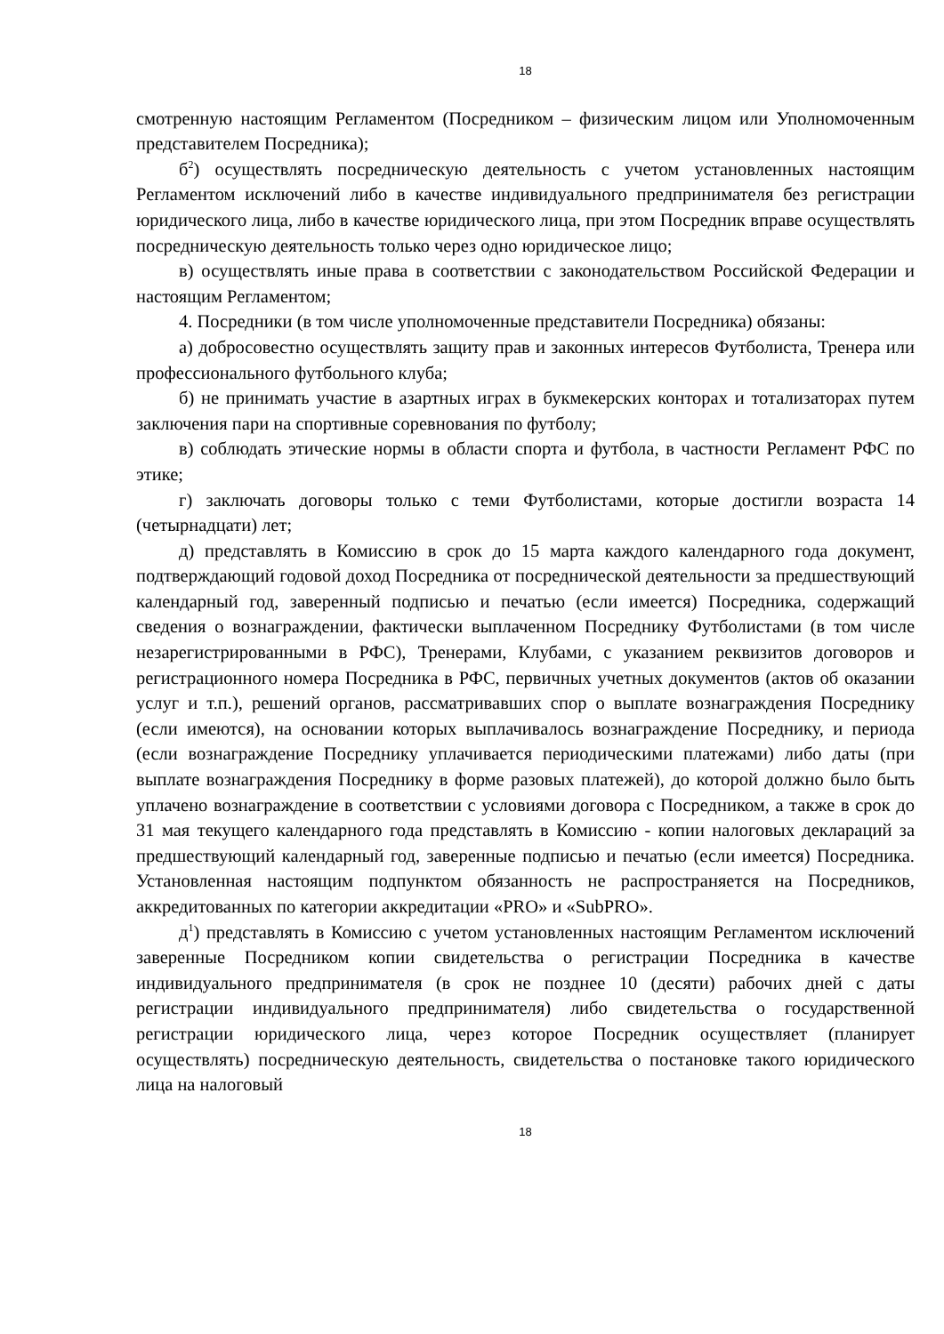18
смотренную настоящим Регламентом (Посредником – физическим лицом или Уполномоченным представителем Посредника);
б<sup>2</sup>) осуществлять посредническую деятельность с учетом установленных настоящим Регламентом исключений либо в качестве индивидуального предпринимателя без регистрации юридического лица, либо в качестве юридического лица, при этом Посредник вправе осуществлять посредническую деятельность только через одно юридическое лицо;
в) осуществлять иные права в соответствии с законодательством Российской Федерации и настоящим Регламентом;
4. Посредники (в том числе уполномоченные представители Посредника) обязаны:
а) добросовестно осуществлять защиту прав и законных интересов Футболиста, Тренера или профессионального футбольного клуба;
б) не принимать участие в азартных играх в букмекерских конторах и тотализаторах путем заключения пари на спортивные соревнования по футболу;
в) соблюдать этические нормы в области спорта и футбола, в частности Регламент РФС по этике;
г) заключать договоры только с теми Футболистами, которые достигли возраста 14 (четырнадцати) лет;
д) представлять в Комиссию в срок до 15 марта каждого календарного года документ, подтверждающий годовой доход Посредника от посреднической деятельности за предшествующий календарный год, заверенный подписью и печатью (если имеется) Посредника, содержащий сведения о вознаграждении, фактически выплаченном Посреднику Футболистами (в том числе незарегистрированными в РФС), Тренерами, Клубами, с указанием реквизитов договоров и регистрационного номера Посредника в РФС, первичных учетных документов (актов об оказании услуг и т.п.), решений органов, рассматривавших спор о выплате вознаграждения Посреднику (если имеются), на основании которых выплачивалось вознаграждение Посреднику, и периода (если вознаграждение Посреднику уплачивается периодическими платежами) либо даты (при выплате вознаграждения Посреднику в форме разовых платежей), до которой должно было быть уплачено вознаграждение в соответствии с условиями договора с Посредником, а также в срок до 31 мая текущего календарного года представлять в Комиссию - копии налоговых деклараций за предшествующий календарный год, заверенные подписью и печатью (если имеется) Посредника. Установленная настоящим подпунктом обязанность не распространяется на Посредников, аккредитованных по категории аккредитации «PRO» и «SubPRO».
д<sup>1</sup>) представлять в Комиссию с учетом установленных настоящим Регламентом исключений заверенные Посредником копии свидетельства о регистрации Посредника в качестве индивидуального предпринимателя (в срок не позднее 10 (десяти) рабочих дней с даты регистрации индивидуального предпринимателя) либо свидетельства о государственной регистрации юридического лица, через которое Посредник осуществляет (планирует осуществлять) посредническую деятельность, свидетельства о постановке такого юридического лица на налоговый
18